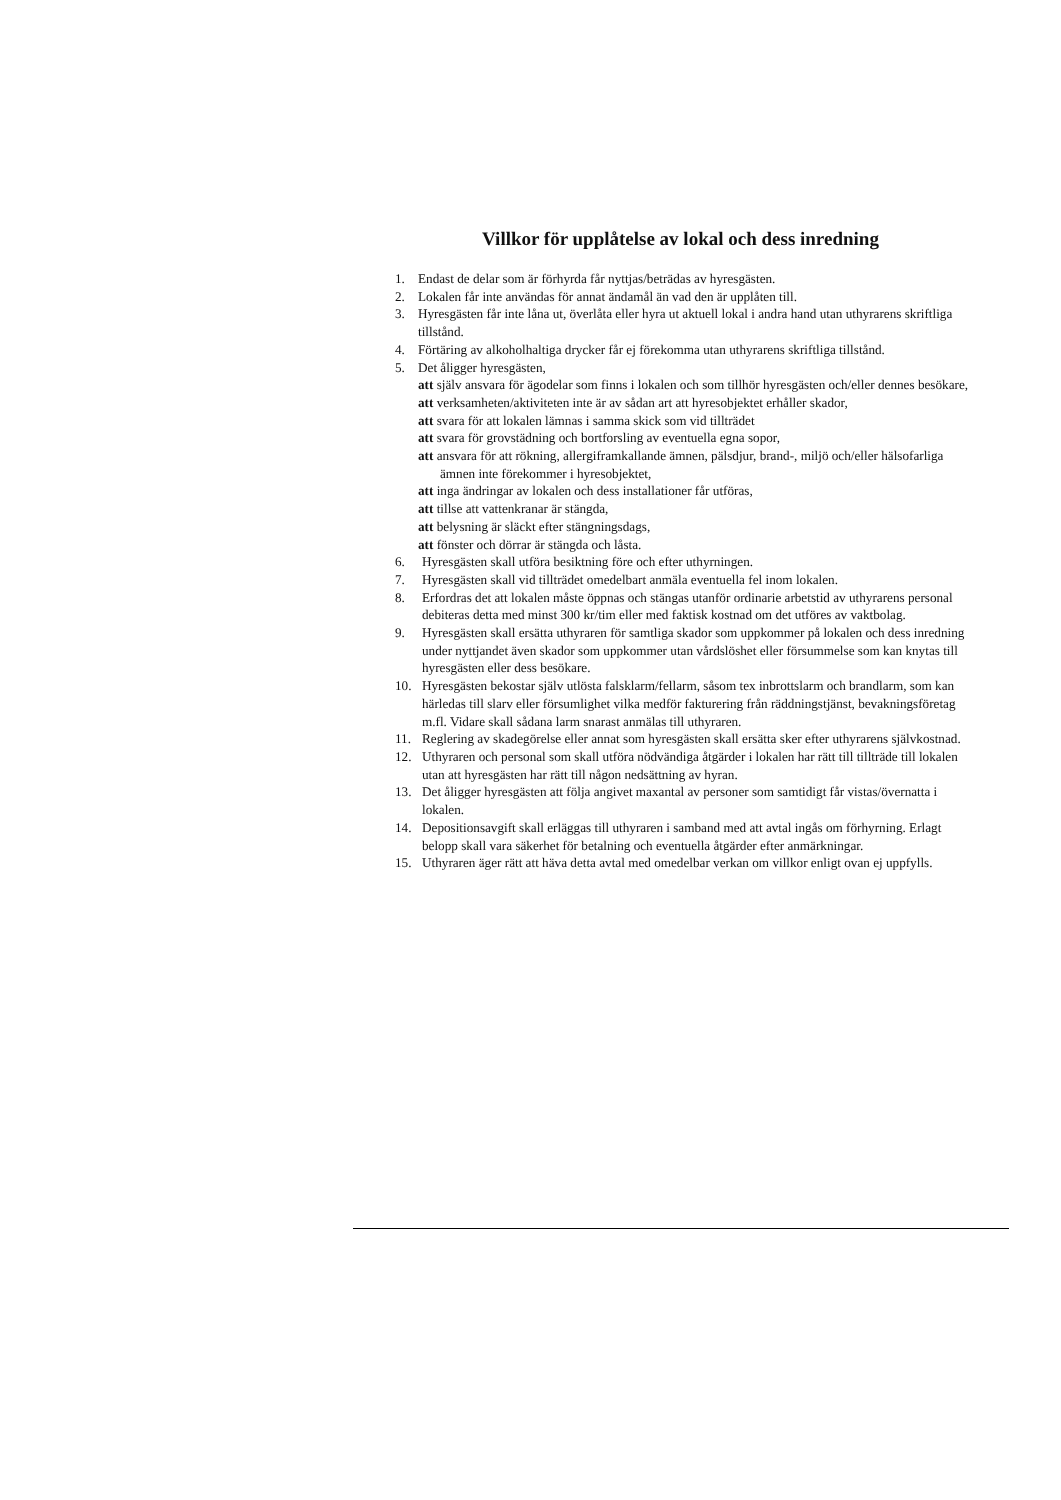Villkor för upplåtelse av lokal och dess inredning
1. Endast de delar som är förhyrda får nyttjas/beträdas av hyresgästen.
2. Lokalen får inte användas för annat ändamål än vad den är upplåten till.
3. Hyresgästen får inte låna ut, överlåta eller hyra ut aktuell lokal i andra hand utan uthyrarens skriftliga tillstånd.
4. Förtäring av alkoholhaltiga drycker får ej förekomma utan uthyrarens skriftliga tillstånd.
5. Det åligger hyresgästen,
att själv ansvara för ägodelar som finns i lokalen och som tillhör hyresgästen och/eller dennes besökare,
att verksamheten/aktiviteten inte är av sådan art att hyresobjektet erhåller skador,
att svara för att lokalen lämnas i samma skick som vid tillträdet
att svara för grovstädning och bortforsling av eventuella egna sopor,
att ansvara för att rökning, allergiframkallande ämnen, pälsdjur, brand-, miljö och/eller hälsofarliga ämnen inte förekommer i hyresobjektet,
att inga ändringar av lokalen och dess installationer får utföras,
att tillse att vattenkranar är stängda,
att belysning är släckt efter stängningsdags,
att fönster och dörrar är stängda och låsta.
6. Hyresgästen skall utföra besiktning före och efter uthyrningen.
7. Hyresgästen skall vid tillträdet omedelbart anmäla eventuella fel inom lokalen.
8. Erfordras det att lokalen måste öppnas och stängas utanför ordinarie arbetstid av uthyrarens personal debiteras detta med minst 300 kr/tim eller med faktisk kostnad om det utföres av vaktbolag.
9. Hyresgästen skall ersätta uthyraren för samtliga skador som uppkommer på lokalen och dess inredning under nyttjandet även skador som uppkommer utan vårdslöshet eller försummelse som kan knytas till hyresgästen eller dess besökare.
10. Hyresgästen bekostar själv utlösta falsklarm/fellarm, såsom tex inbrottslarm och brandlarm, som kan härledas till slarv eller försumlighet vilka medför fakturering från räddningstjänst, bevakningsföretag m.fl. Vidare skall sådana larm snarast anmälas till uthyraren.
11. Reglering av skadegörelse eller annat som hyresgästen skall ersätta sker efter uthyrarens självkostnad.
12. Uthyraren och personal som skall utföra nödvändiga åtgärder i lokalen har rätt till tillträde till lokalen utan att hyresgästen har rätt till någon nedsättning av hyran.
13. Det åligger hyresgästen att följa angivet maxantal av personer som samtidigt får vistas/övernatta i lokalen.
14. Depositionsavgift skall erläggas till uthyraren i samband med att avtal ingås om förhyrning. Erlagt belopp skall vara säkerhet för betalning och eventuella åtgärder efter anmärkningar.
15. Uthyraren äger rätt att häva detta avtal med omedelbar verkan om villkor enligt ovan ej uppfylls.